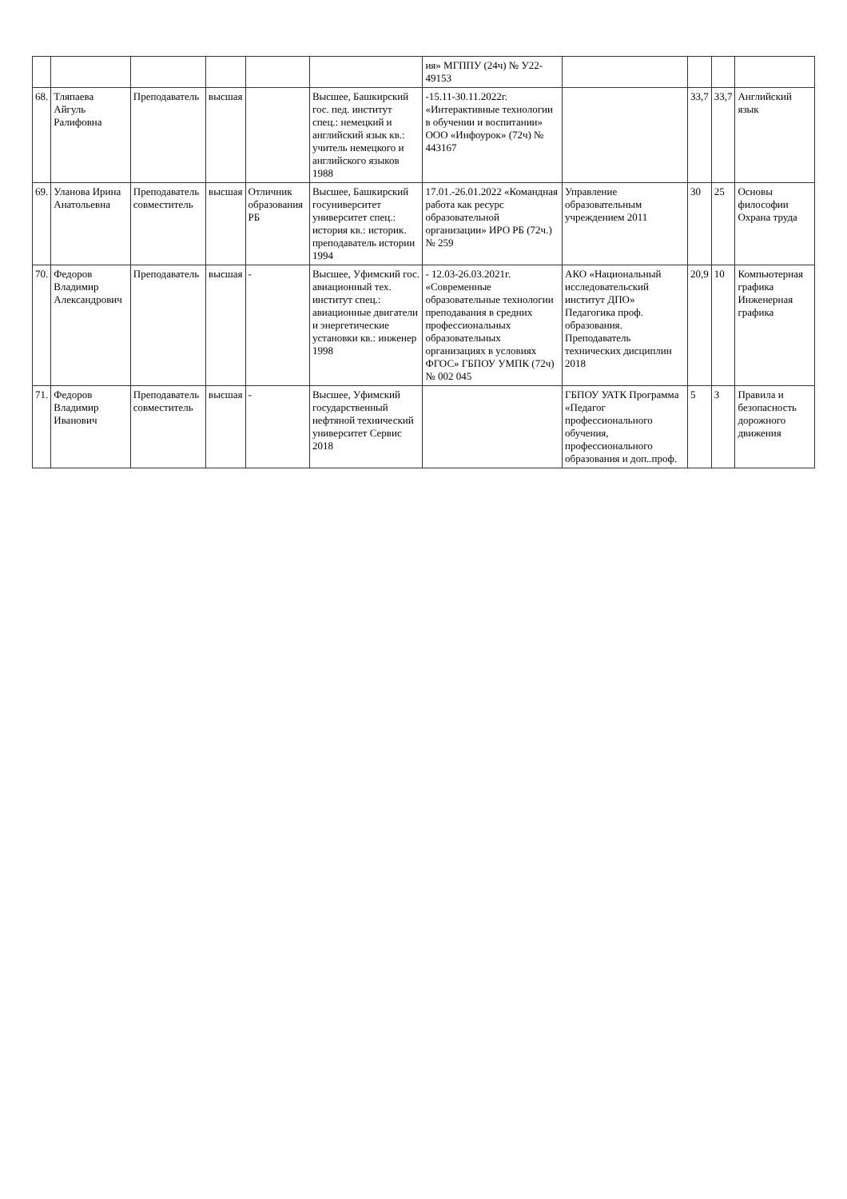| | | | | | | ия» МГППУ (24ч) № У22-49153 | | | | |
| 68. | Тляпаева Айгуль Ралифовна | Преподаватель | высшая | | Высшее, Башкирский гос. пед. институт спец.: немецкий и английский язык кв.: учитель немецкого и английского языков 1988 | -15.11-30.11.2022г. «Интерактивные технологии в обучении и воспитании» ООО «Инфоурок» (72ч) № 443167 | | 33,7 | 33,7 | Английский язык |
| 69. | Уланова Ирина Анатольевна | Преподаватель совместитель | высшая | Отличник образования РБ | Высшее, Башкирский госуниверситет университет спец.: история кв.: историк. преподаватель истории 1994 | 17.01.-26.01.2022 «Командная работа как ресурс образовательной организации» ИРО РБ (72ч.) № 259 | Управление образовательным учреждением 2011 | 30 | 25 | Основы философии Охрана труда |
| 70. | Федоров Владимир Александрович | Преподаватель | высшая | - | Высшее, Уфимский гос. авиационный тех. институт спец.: авиационные двигатели и энергетические установки кв.: инженер 1998 | - 12.03-26.03.2021г. «Современные образовательные технологии преподавания в средних профессиональных образовательных организациях в условиях ФГОС» ГБПОУ УМПК (72ч) № 002 045 | АКО «Национальный исследовательский институт ДПО» Педагогика проф. образования. Преподаватель технических дисциплин 2018 | 20,9 | 10 | Компьютерная графика Инженерная графика |
| 71. | Федоров Владимир Иванович | Преподаватель совместитель | высшая | - | Высшее, Уфимский государственный нефтяной технический университет Сервис 2018 | | ГБПОУ УАТК Программа «Педагог профессионального обучения, профессионального образования и доп..проф. | 5 | 3 | Правила и безопасность дорожного движения |